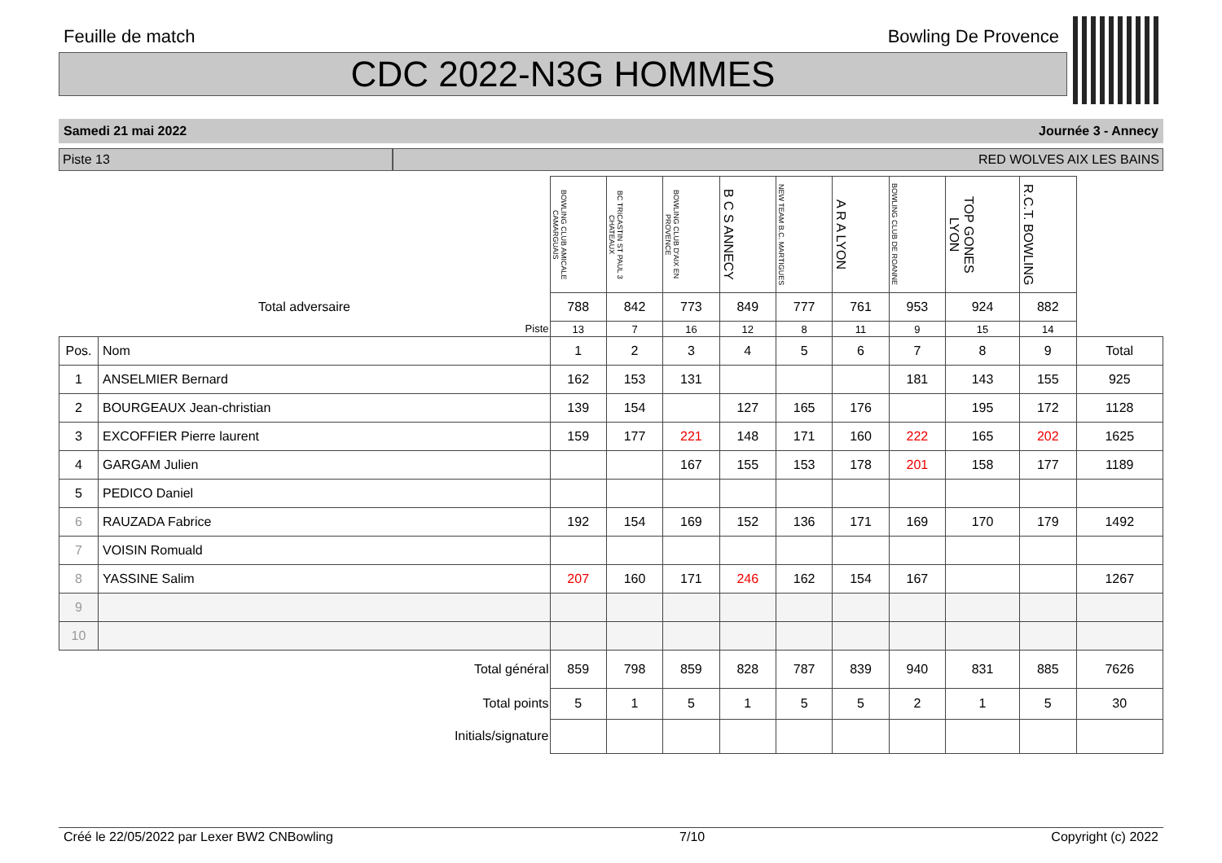Feuille de match Bowling De Provence
CDC 2022-N3G HOMMES
Samedi 21 mai 2022 Journée 3 - Annecy
Piste 13 RED WOLVES AIX LES BAINS
| | | BOWLING CLUB AMICALE CAMARGUAIS | BC TRICASTIN ST PAUL 3 CHATEAUX | BOWLING CLUB D'AIX EN PROVENCE | B C S ANNECY | NEW TEAM B.C. MARTIGUES | A R A LYON | BOWLING CLUB DE ROANNE | TOP GONES LYON | R.C.T. BOWLING | |
| Total adversaire | | 788 | 842 | 773 | 849 | 777 | 761 | 953 | 924 | 882 | |
| Piste | | 13 | 7 | 16 | 12 | 8 | 11 | 9 | 15 | 14 | |
| Pos. | Nom | 1 | 2 | 3 | 4 | 5 | 6 | 7 | 8 | 9 | Total |
| 1 | ANSELMIER Bernard | 162 | 153 | 131 | | | | 181 | 143 | 155 | 925 |
| 2 | BOURGEAUX Jean-christian | 139 | 154 | | 127 | 165 | 176 | | 195 | 172 | 1128 |
| 3 | EXCOFFIER Pierre laurent | 159 | 177 | 221 | 148 | 171 | 160 | 222 | 165 | 202 | 1625 |
| 4 | GARGAM Julien | | | 167 | 155 | 153 | 178 | 201 | 158 | 177 | 1189 |
| 5 | PEDICO Daniel | | | | | | | | | | |
| 6 | RAUZADA Fabrice | 192 | 154 | 169 | 152 | 136 | 171 | 169 | 170 | 179 | 1492 |
| 7 | VOISIN Romuald | | | | | | | | | | |
| 8 | YASSINE Salim | 207 | 160 | 171 | 246 | 162 | 154 | 167 | | | 1267 |
| 9 | | | | | | | | | | | |
| 10 | | | | | | | | | | | |
| Total général | | 859 | 798 | 859 | 828 | 787 | 839 | 940 | 831 | 885 | 7626 |
| Total points | | 5 | 1 | 5 | 1 | 5 | 5 | 2 | 1 | 5 | 30 |
| Initials/signature | | | | | | | | | | | |
Créé le 22/05/2022 par Lexer BW2 CNBowling 7/10 Copyright (c) 2022